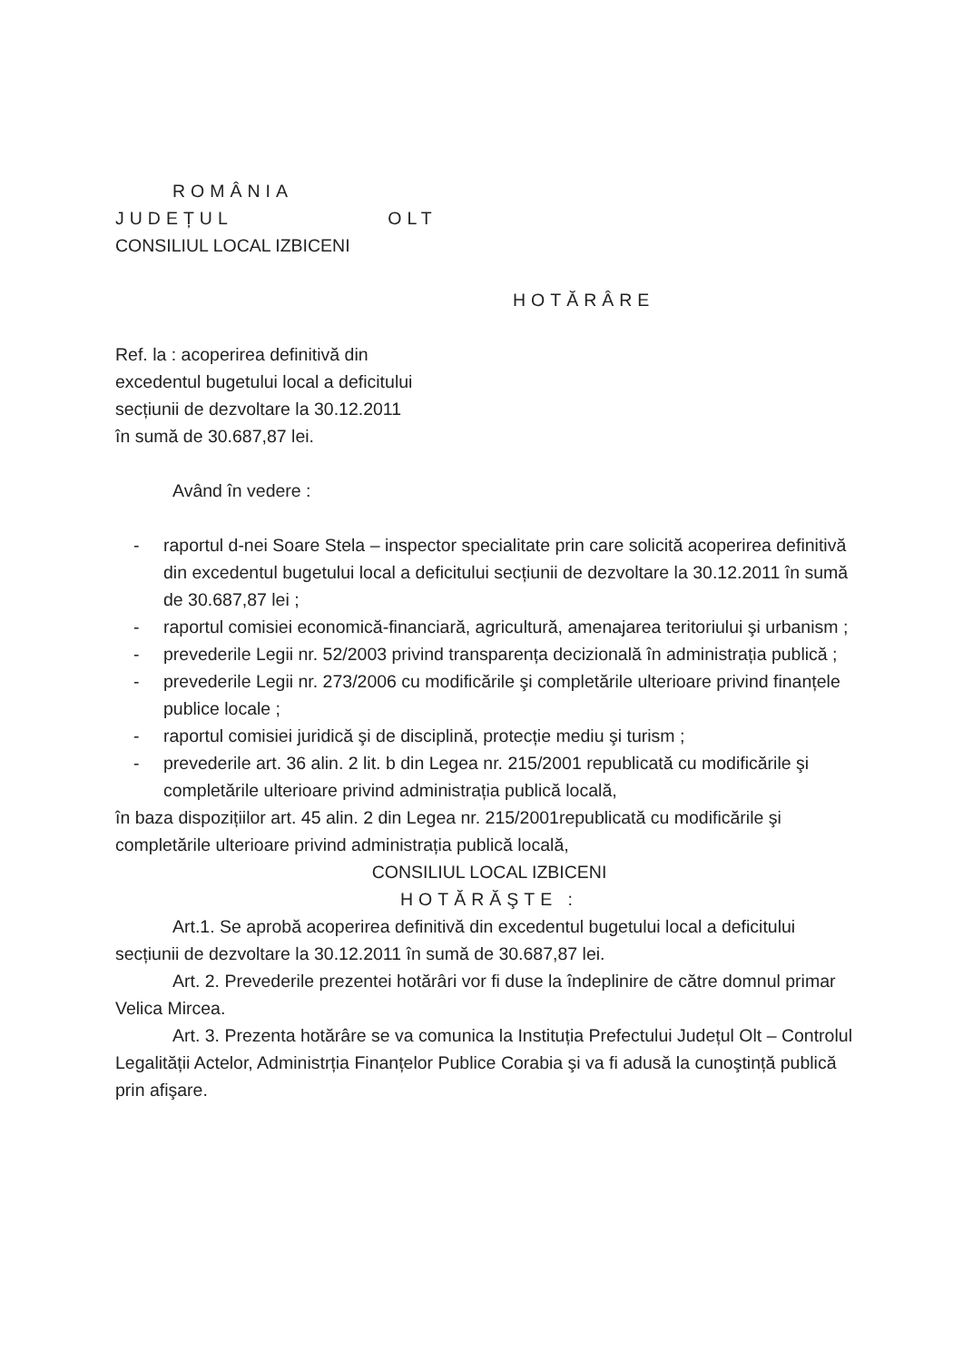ROMÂNIA
JUDEȚUL OLT
CONSILIUL LOCAL IZBICENI
HOTĂRÂRE
Ref. la : acoperirea definitivă din
excedentul bugetului local a deficitului
secțiunii de dezvoltare la 30.12.2011
în sumă de 30.687,87 lei.
Având în vedere :
- raportul d-nei Soare Stela – inspector specialitate prin care solicită acoperirea definitivă din excedentul bugetului local a deficitului secțiunii de dezvoltare la 30.12.2011 în sumă de 30.687,87 lei ;
- raportul comisiei economică-financiară, agricultură, amenajarea teritoriului şi urbanism ;
- prevederile Legii nr. 52/2003 privind transparența decizională în administrația publică ;
- prevederile Legii nr. 273/2006 cu modificările şi completările ulterioare privind finanțele publice locale ;
- raportul comisiei juridică şi de disciplină, protecție mediu şi turism ;
- prevederile art. 36 alin. 2 lit. b din Legea nr. 215/2001 republicată cu modificările şi completările ulterioare privind administrația publică locală,
în baza dispozițiilor art. 45 alin. 2 din Legea nr. 215/2001republicată cu modificările şi completările ulterioare privind administrația publică locală,
CONSILIUL LOCAL IZBICENI
HOTĂRĂŞTE :
Art.1. Se aprobă acoperirea definitivă din excedentul bugetului local a deficitului secțiunii de dezvoltare la 30.12.2011 în sumă de 30.687,87 lei.
Art. 2. Prevederile prezentei hotărâri vor fi duse la îndeplinire de către domnul primar Velica Mircea.
Art. 3. Prezenta hotărâre se va comunica la Instituția Prefectului Județul Olt – Controlul Legalității Actelor, Administrția Finanțelor Publice Corabia şi va fi adusă la cunoştință publică prin afişare.